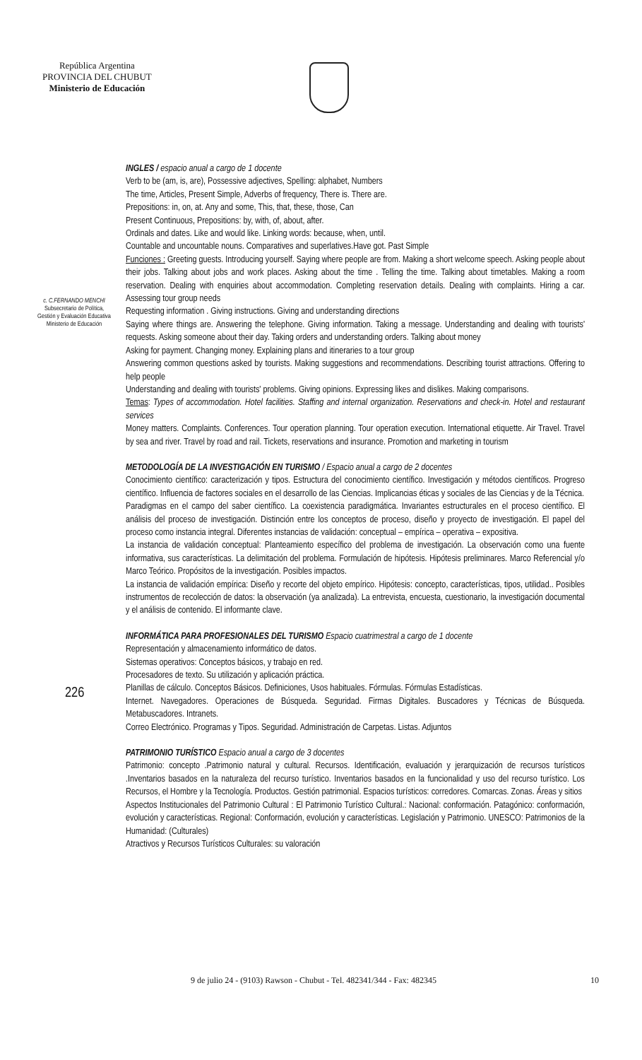República Argentina
PROVINCIA DEL CHUBUT
Ministerio de Educación
INGLES / espacio anual a cargo de 1 docente
Verb to be (am, is, are), Possessive adjectives, Spelling: alphabet, Numbers
The time, Articles, Present Simple, Adverbs of frequency, There is. There are.
Prepositions: in, on, at. Any and some, This, that, these, those, Can
Present Continuous, Prepositions: by, with, of, about, after.
Ordinals and dates. Like and would like. Linking words: because, when, until.
Countable and uncountable nouns. Comparatives and superlatives.Have got. Past Simple
Funciones : Greeting guests. Introducing yourself. Saying where people are from. Making a short welcome speech. Asking people about their jobs. Talking about jobs and work places. Asking about the time . Telling the time. Talking about timetables. Making a room reservation. Dealing with enquiries about accommodation. Completing reservation details. Dealing with complaints. Hiring a car. Assessing tour group needs
Requesting information . Giving instructions. Giving and understanding directions
Saying where things are. Answering the telephone. Giving information. Taking a message. Understanding and dealing with tourists' requests. Asking someone about their day. Taking orders and understanding orders. Talking about money
Asking for payment. Changing money. Explaining plans and itineraries to a tour group
Answering common questions asked by tourists. Making suggestions and recommendations. Describing tourist attractions. Offering to help people
Understanding and dealing with tourists' problems. Giving opinions. Expressing likes and dislikes. Making comparisons.
Temas: Types of accommodation. Hotel facilities. Staffing and internal organization. Reservations and check-in. Hotel and restaurant services
Money matters. Complaints. Conferences. Tour operation planning. Tour operation execution. International etiquette. Air Travel. Travel by sea and river. Travel by road and rail. Tickets, reservations and insurance. Promotion and marketing in tourism
METODOLOGÍA DE LA INVESTIGACIÓN EN TURISMO / Espacio anual a cargo de 2 docentes
Conocimiento científico: caracterización y tipos. Estructura del conocimiento científico. Investigación y métodos científicos. Progreso científico. Influencia de factores sociales en el desarrollo de las Ciencias. Implicancias éticas y sociales de las Ciencias y de la Técnica.
Paradigmas en el campo del saber científico. La coexistencia paradigmática. Invariantes estructurales en el proceso científico. El análisis del proceso de investigación. Distinción entre los conceptos de proceso, diseño y proyecto de investigación. El papel del proceso como instancia integral. Diferentes instancias de validación: conceptual – empírica – operativa – expositiva.
La instancia de validación conceptual: Planteamiento específico del problema de investigación. La observación como una fuente informativa, sus características. La delimitación del problema. Formulación de hipótesis. Hipótesis preliminares. Marco Referencial y/o Marco Teórico. Propósitos de la investigación. Posibles impactos.
La instancia de validación empírica: Diseño y recorte del objeto empírico. Hipótesis: concepto, características, tipos, utilidad.. Posibles instrumentos de recolección de datos: la observación (ya analizada). La entrevista, encuesta, cuestionario, la investigación documental y el análisis de contenido. El informante clave.
INFORMÁTICA PARA PROFESIONALES DEL TURISMO Espacio cuatrimestral a cargo de 1 docente
Representación y almacenamiento informático de datos.
Sistemas operativos: Conceptos básicos, y trabajo en red.
Procesadores de texto. Su utilización y aplicación práctica.
Planillas de cálculo. Conceptos Básicos. Definiciones, Usos habituales. Fórmulas. Fórmulas Estadísticas.
Internet. Navegadores. Operaciones de Búsqueda. Seguridad. Firmas Digitales. Buscadores y Técnicas de Búsqueda. Metabuscadores. Intranets.
Correo Electrónico. Programas y Tipos. Seguridad. Administración de Carpetas. Listas. Adjuntos
PATRIMONIO TURÍSTICO Espacio anual a cargo de 3 docentes
Patrimonio: concepto .Patrimonio natural y cultural. Recursos. Identificación, evaluación y jerarquización de recursos turísticos .Inventarios basados en la naturaleza del recurso turístico. Inventarios basados en la funcionalidad y uso del recurso turístico. Los Recursos, el Hombre y la Tecnología. Productos. Gestión patrimonial. Espacios turísticos: corredores. Comarcas. Zonas. Áreas y sitios
Aspectos Institucionales del Patrimonio Cultural : El Patrimonio Turístico Cultural.: Nacional: conformación. Patagónico: conformación, evolución y características. Regional: Conformación, evolución y características. Legislación y Patrimonio. UNESCO: Patrimonios de la Humanidad: (Culturales)
Atractivos y Recursos Turísticos Culturales: su valoración
c. C.FERNANDO MENCHI
Subsecretario de Política,
Gestión y Evaluación Educativa
Ministerio de Educación
226
9 de julio 24 - (9103) Rawson - Chubut - Tel. 482341/344 - Fax: 482345
10